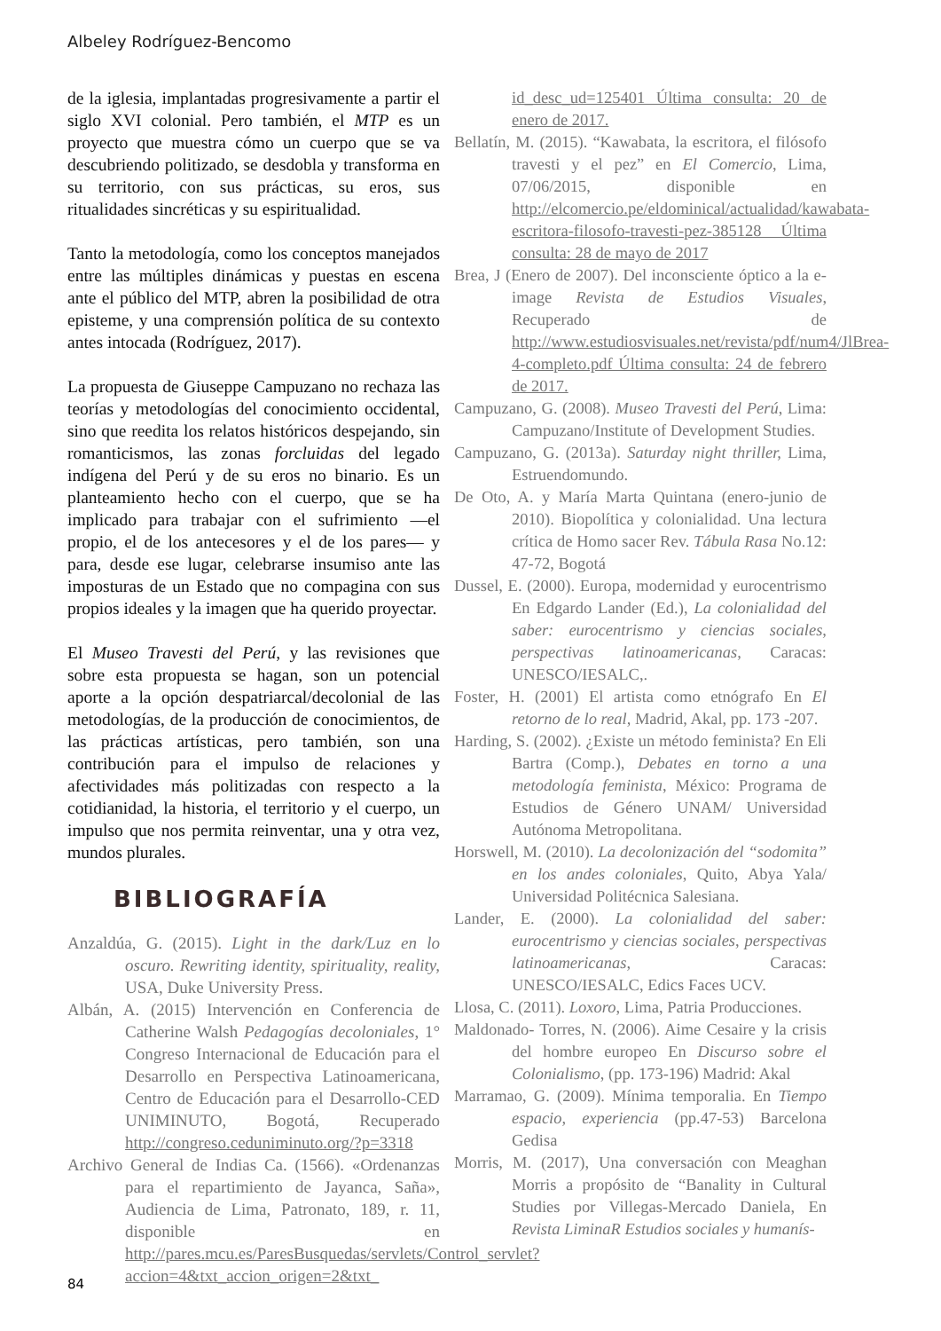Albeley Rodríguez-Bencomo
de la iglesia, implantadas progresivamente a partir el siglo XVI colonial. Pero también, el MTP es un proyecto que muestra cómo un cuerpo que se va descubriendo politizado, se desdobla y transforma en su territorio, con sus prácticas, su eros, sus ritualidades sincréticas y su espiritualidad.
Tanto la metodología, como los conceptos manejados entre las múltiples dinámicas y puestas en escena ante el público del MTP, abren la posibilidad de otra episteme, y una comprensión política de su contexto antes intocada (Rodríguez, 2017).
La propuesta de Giuseppe Campuzano no rechaza las teorías y metodologías del conocimiento occidental, sino que reedita los relatos históricos despejando, sin romanticismos, las zonas forcluidas del legado indígena del Perú y de su eros no binario. Es un planteamiento hecho con el cuerpo, que se ha implicado para trabajar con el sufrimiento —el propio, el de los antecesores y el de los pares— y para, desde ese lugar, celebrarse insumiso ante las imposturas de un Estado que no compagina con sus propios ideales y la imagen que ha querido proyectar.
El Museo Travesti del Perú, y las revisiones que sobre esta propuesta se hagan, son un potencial aporte a la opción despatriarcal/decolonial de las metodologías, de la producción de conocimientos, de las prácticas artísticas, pero también, son una contribución para el impulso de relaciones y afectividades más politizadas con respecto a la cotidianidad, la historia, el territorio y el cuerpo, un impulso que nos permita reinventar, una y otra vez, mundos plurales.
BIBLIOGRAFÍA
Anzaldúa, G. (2015). Light in the dark/Luz en lo oscuro. Rewriting identity, spirituality, reality, USA, Duke University Press.
Albán, A. (2015) Intervención en Conferencia de Catherine Walsh Pedagogías decoloniales, 1° Congreso Internacional de Educación para el Desarrollo en Perspectiva Latinoamericana, Centro de Educación para el Desarrollo-CED UNIMINUTO, Bogotá, Recuperado http://congreso.ceduniminuto.org/?p=3318
Archivo General de Indias Ca. (1566). «Ordenanzas para el repartimiento de Jayanca, Saña», Audiencia de Lima, Patronato, 189, r. 11, disponible en http://pares.mcu.es/ParesBusquedas/servlets/Control_servlet?accion=4&txt_accion_origen=2&txt_
id_desc_ud=125401 Última consulta: 20 de enero de 2017.
Bellatín, M. (2015). “Kawabata, la escritora, el filósofo travesti y el pez” en El Comercio, Lima, 07/06/2015, disponible en http://elcomercio.pe/eldominical/actualidad/kawabata-escritora-filosofo-travesti-pez-385128 Última consulta: 28 de mayo de 2017
Brea, J (Enero de 2007). Del inconsciente óptico a la e- image Revista de Estudios Visuales, Recuperado de http://www.estudiosvisuales.net/revista/pdf/num4/JlBrea-4-completo.pdf Última consulta: 24 de febrero de 2017.
Campuzano, G. (2008). Museo Travesti del Perú, Lima: Campuzano/Institute of Development Studies.
Campuzano, G. (2013a). Saturday night thriller, Lima, Estruendomundo.
De Oto, A. y María Marta Quintana (enero-junio de 2010). Biopolítica y colonialidad. Una lectura crítica de Homo sacer Rev. Tábula Rasa No.12: 47-72, Bogotá
Dussel, E. (2000). Europa, modernidad y eurocentrismo En Edgardo Lander (Ed.), La colonialidad del saber: eurocentrismo y ciencias sociales, perspectivas latinoamericanas, Caracas: UNESCO/IESALC,.
Foster, H. (2001) El artista como etnógrafo En El retorno de lo real, Madrid, Akal, pp. 173 -207.
Harding, S. (2002). ¿Existe un método feminista? En Eli Bartra (Comp.), Debates en torno a una metodología feminista, México: Programa de Estudios de Género UNAM/ Universidad Autónoma Metropolitana.
Horswell, M. (2010). La decolonización del “sodomita” en los andes coloniales, Quito, Abya Yala/ Universidad Politécnica Salesiana.
Lander, E. (2000). La colonialidad del saber: eurocentrismo y ciencias sociales, perspectivas latinoamericanas, Caracas: UNESCO/IESALC, Edics Faces UCV.
Llosa, C. (2011). Loxoro, Lima, Patria Producciones.
Maldonado- Torres, N. (2006). Aime Cesaire y la crisis del hombre europeo En Discurso sobre el Colonialismo, (pp. 173-196) Madrid: Akal
Marramao, G. (2009). Mínima temporalia. En Tiempo espacio, experiencia (pp.47-53) Barcelona Gedisa
Morris, M. (2017), Una conversación con Meaghan Morris a propósito de “Banality in Cultural Studies por Villegas-Mercado Daniela, En Revista LiminaR Estudios sociales y humanís-
84